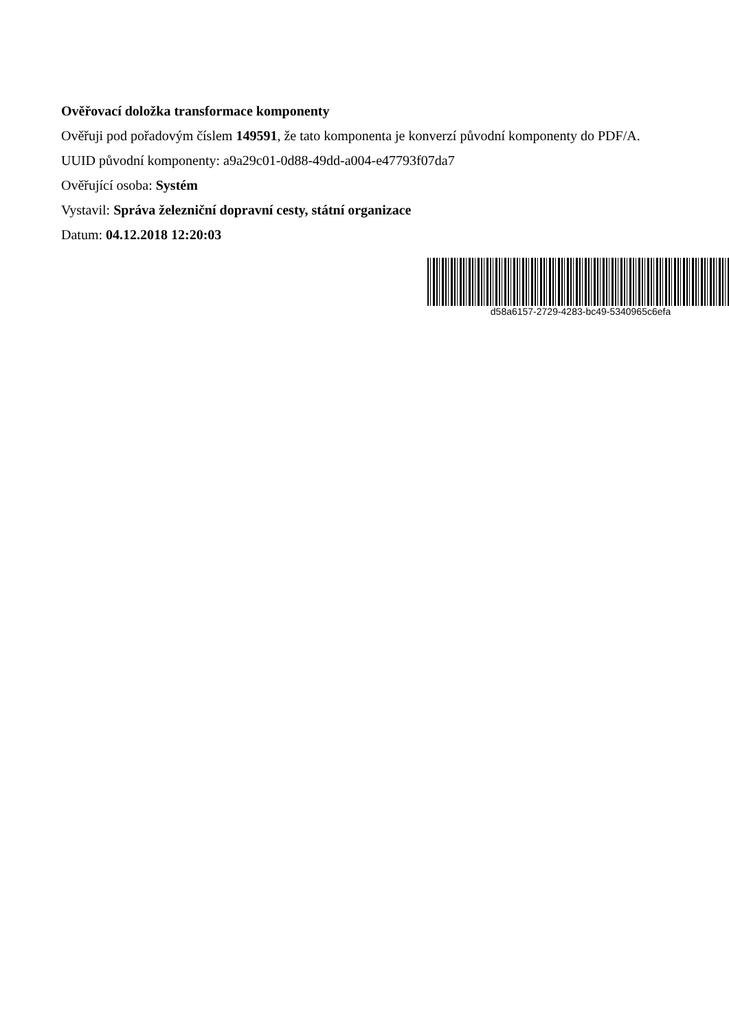Ověřovací doložka transformace komponenty
Ověřuji pod pořadovým číslem 149591, že tato komponenta je konverzí původní komponenty do PDF/A.
UUID původní komponenty: a9a29c01-0d88-49dd-a004-e47793f07da7
Ověřující osoba: Systém
Vystavil: Správa železniční dopravní cesty, státní organizace
Datum: 04.12.2018 12:20:03
d58a6157-2729-4283-bc49-5340965c6efa